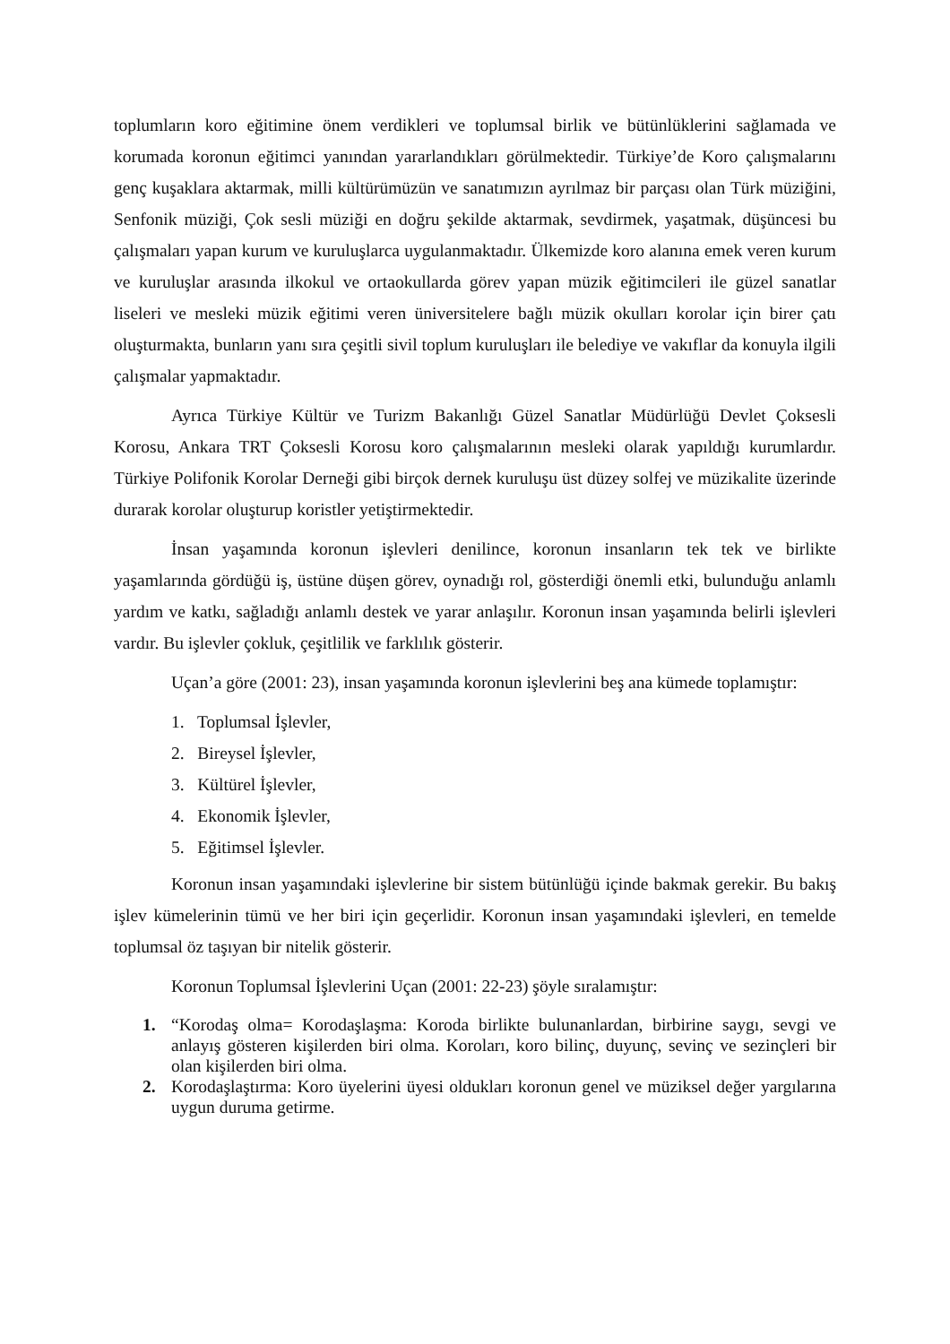toplumların koro eğitimine önem verdikleri ve toplumsal birlik ve bütünlüklerini sağlamada ve korumada koronun eğitimci yanından yararlandıkları görülmektedir. Türkiye’de Koro çalışmalarını genç kuşaklara aktarmak, milli kültürümüzün ve sanatımızın ayrılmaz bir parçası olan Türk müziğini, Senfonik müziği, Çok sesli müziği en doğru şekilde aktarmak, sevdirmek, yaşatmak, düşüncesi bu çalışmaları yapan kurum ve kuruluşlarca uygulanmaktadır. Ülkemizde koro alanına emek veren kurum ve kuruluşlar arasında ilkokul ve ortaokullarda görev yapan müzik eğitimcileri ile güzel sanatlar liseleri ve mesleki müzik eğitimi veren üniversitelere bağlı müzik okulları korolar için birer çatı oluşturmakta, bunların yanı sıra çeşitli sivil toplum kuruluşları ile belediye ve vakıflar da konuyla ilgili çalışmalar yapmaktadır.
Ayrıca Türkiye Kültür ve Turizm Bakanlığı Güzel Sanatlar Müdürlüğü Devlet Çoksesli Korosu, Ankara TRT Çoksesli Korosu koro çalışmalarının mesleki olarak yapıldığı kurumlardır. Türkiye Polifonik Korolar Derneği gibi birçok dernek kuruluşu üst düzey solfej ve müzikalite üzerinde durarak korolar oluşturup koristler yetiştirmektedir.
İnsan yaşamında koronun işlevleri denilince, koronun insanların tek tek ve birlikte yaşamlarında gördüğü iş, üstüne düşen görev, oynadığı rol, gösterdiği önemli etki, bulunduğu anlamlı yardım ve katkı, sağladığı anlamlı destek ve yarar anlaşılır. Koronun insan yaşamında belirli işlevleri vardır. Bu işlevler çokluk, çeşitlilik ve farklılık gösterir.
Uçan’a göre (2001: 23), insan yaşamında koronun işlevlerini beş ana kümede toplamıştır:
1. Toplumsal İşlevler,
2. Bireysel İşlevler,
3. Kültürel İşlevler,
4. Ekonomik İşlevler,
5. Eğitimsel İşlevler.
Koronun insan yaşamındaki işlevlerine bir sistem bütünlüğü içinde bakmak gerekir. Bu bakış işlev kümelerinin tümü ve her biri için geçerlidir. Koronun insan yaşamındaki işlevleri, en temelde toplumsal öz taşıyan bir nitelik gösterir.
Koronun Toplumsal İşlevlerini Uçan (2001: 22-23) şöyle sıralamıştır:
1. “Korodaş olma= Korodaşlaşma: Koroda birlikte bulunanlardan, birbirine saygı, sevgi ve anlayış gösteren kişilerden biri olma. Koroları, koro bilinç, duyunç, sevinç ve sezinçleri bir olan kişilerden biri olma.
2. Korodaşlaştırma: Koro üyelerini üyesi oldukları koronun genel ve müziksel değer yargılarına uygun duruma getirme.